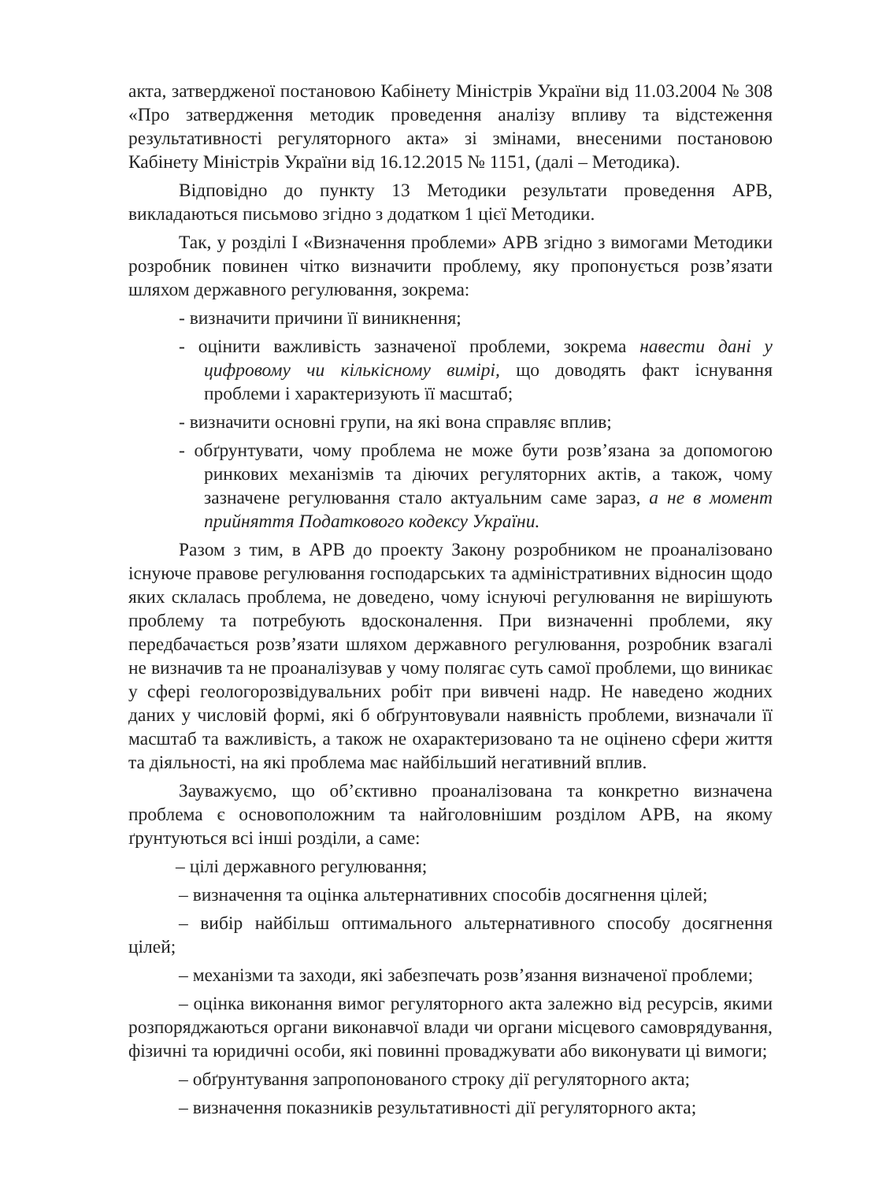акта, затвердженої постановою Кабінету Міністрів України від 11.03.2004 № 308 «Про затвердження методик проведення аналізу впливу та відстеження результативності регуляторного акта» зі змінами, внесеними постановою Кабінету Міністрів України від 16.12.2015 № 1151, (далі – Методика).
Відповідно до пункту 13 Методики результати проведення АРВ, викладаються письмово згідно з додатком 1 цієї Методики.
Так, у розділі I «Визначення проблеми» АРВ згідно з вимогами Методики розробник повинен чітко визначити проблему, яку пропонується розв’язати шляхом державного регулювання, зокрема:
- визначити причини її виникнення;
- оцінити важливість зазначеної проблеми, зокрема навести дані у цифровому чи кількісному вимірі, що доводять факт існування проблеми і характеризують її масштаб;
- визначити основні групи, на які вона справляє вплив;
- обґрунтувати, чому проблема не може бути розв’язана за допомогою ринкових механізмів та діючих регуляторних актів, а також, чому зазначене регулювання стало актуальним саме зараз, а не в момент прийняття Податкового кодексу України.
Разом з тим, в АРВ до проекту Закону розробником не проаналізовано існуюче правове регулювання господарських та адміністративних відносин щодо яких склалась проблема, не доведено, чому існуючі регулювання не вирішують проблему та потребують вдосконалення. При визначенні проблеми, яку передбачається розв’язати шляхом державного регулювання, розробник взагалі не визначив та не проаналізував у чому полягає суть самої проблеми, що виникає у сфері геологорозвідувальних робіт при вивчені надр. Не наведено жодних даних у числовій формі, які б обґрунтовували наявність проблеми, визначали її масштаб та важливість, а також не охарактеризовано та не оцінено сфери життя та діяльності, на які проблема має найбільший негативний вплив.
Зауважуємо, що об’єктивно проаналізована та конкретно визначена проблема є основоположним та найголовнішим розділом АРВ, на якому ґрунтуються всі інші розділи, а саме:
– цілі державного регулювання;
– визначення та оцінка альтернативних способів досягнення цілей;
– вибір найбільш оптимального альтернативного способу досягнення цілей;
– механізми та заходи, які забезпечать розв’язання визначеної проблеми;
– оцінка виконання вимог регуляторного акта залежно від ресурсів, якими розпоряджаються органи виконавчої влади чи органи місцевого самоврядування, фізичні та юридичні особи, які повинні проваджувати або виконувати ці вимоги;
– обґрунтування запропонованого строку дії регуляторного акта;
– визначення показників результативності дії регуляторного акта;